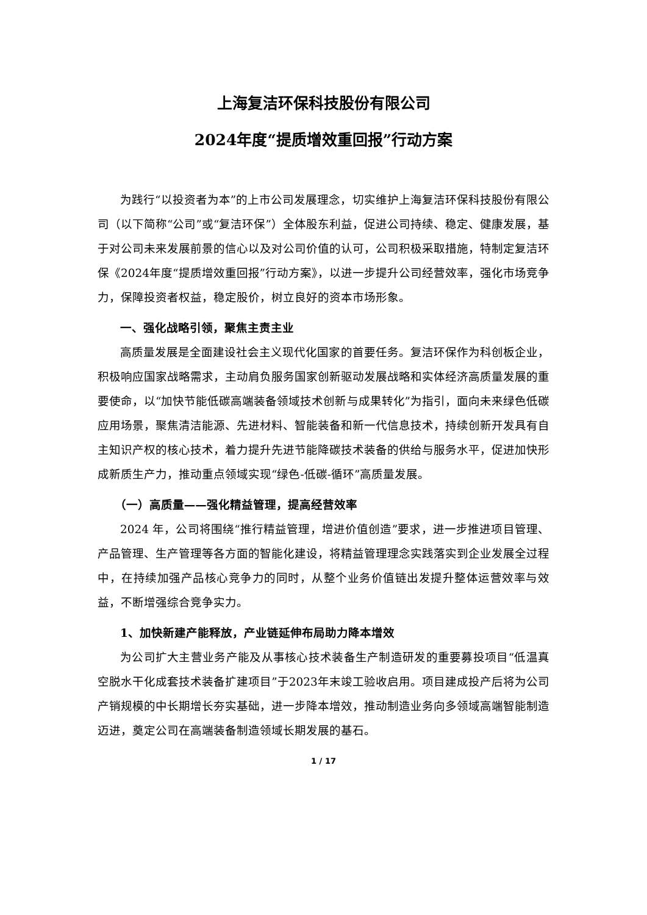上海复洁环保科技股份有限公司
2024年度“提质增效重回报”行动方案
为践行“以投资者为本”的上市公司发展理念，切实维护上海复洁环保科技股份有限公司（以下简称“公司”或“复洁环保”）全体股东利益，促进公司持续、稳定、健康发展，基于对公司未来发展前景的信心以及对公司价值的认可，公司积极采取措施，特制定复洁环保《2024年度“提质增效重回报”行动方案》，以进一步提升公司经营效率，强化市场竞争力，保障投资者权益，稳定股价，树立良好的资本市场形象。
一、强化战略引领，聚焦主责主业
高质量发展是全面建设社会主义现代化国家的首要任务。复洁环保作为科创板企业，积极响应国家战略需求，主动肩负服务国家创新驱动发展战略和实体经济高质量发展的重要使命，以“加快节能低碳高端装备领域技术创新与成果转化”为指引，面向未来绿色低碳应用场景，聚焦清洁能源、先进材料、智能装备和新一代信息技术，持续创新开发具有自主知识产权的核心技术，着力提升先进节能降碳技术装备的供给与服务水平，促进加快形成新质生产力，推动重点领域实现“绿色-低碳-循环”高质量发展。
（一）高质量——强化精益管理，提高经营效率
2024 年，公司将围绕“推行精益管理，增进价值创造”要求，进一步推进项目管理、产品管理、生产管理等各方面的智能化建设，将精益管理理念实践落实到企业发展全过程中，在持续加强产品核心竞争力的同时，从整个业务价值链出发提升整体运营效率与效益，不断增强综合竞争实力。
1、加快新建产能释放，产业链延伸布局助力降本增效
为公司扩大主营业务产能及从事核心技术装备生产制造研发的重要募投项目“低温真空脱水干化成套技术装备扩建项目”于2023年末竣工验收启用。项目建成投产后将为公司产销规模的中长期增长夯实基础，进一步降本增效，推动制造业务向多领域高端智能制造迈进，奠定公司在高端装备制造领域长期发展的基石。
1 / 17